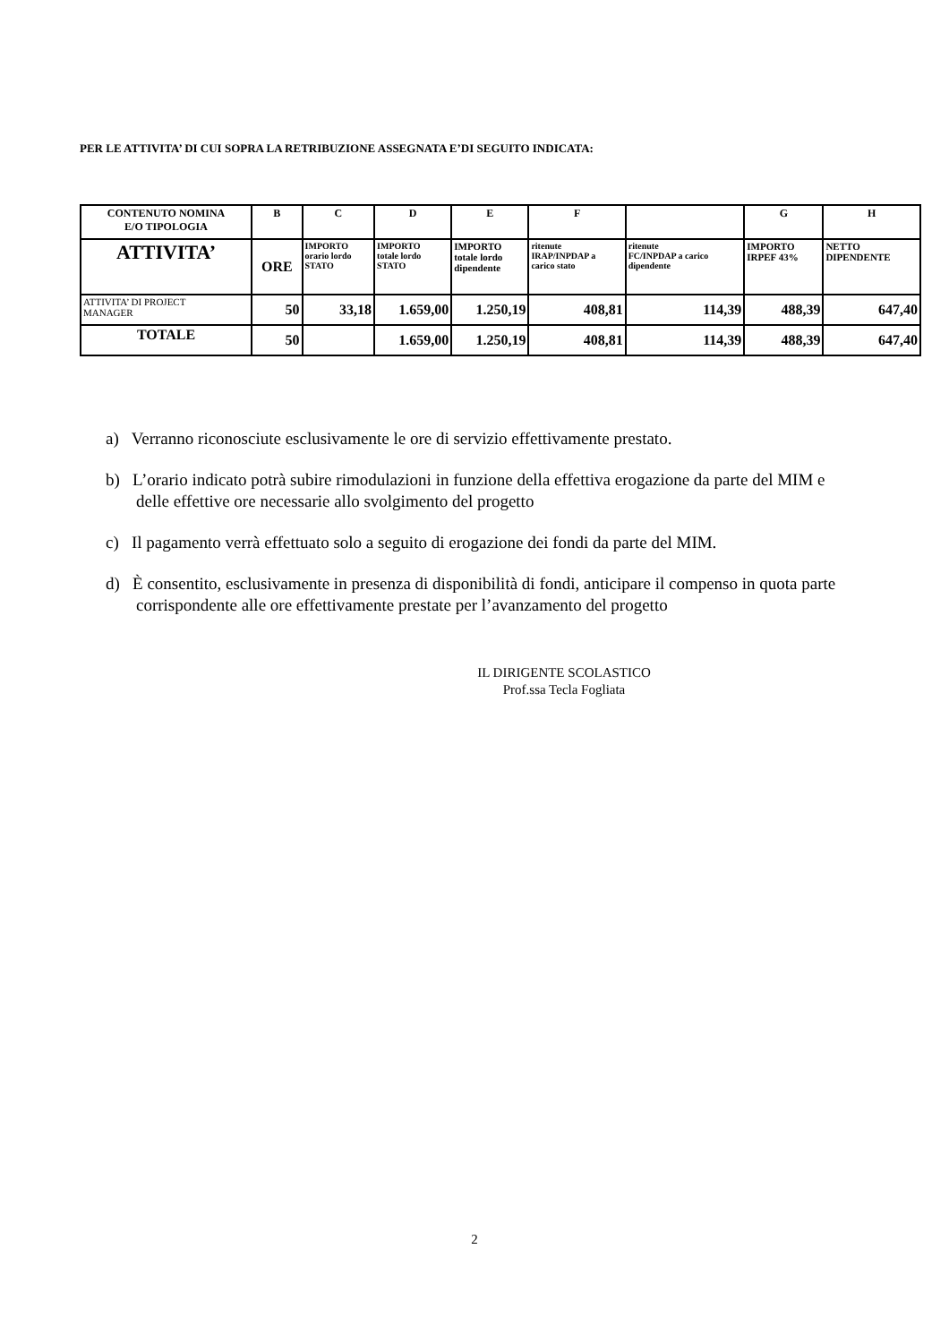PER LE ATTIVITA’ DI CUI SOPRA LA RETRIBUZIONE ASSEGNATA E’DI SEGUITO INDICATA:
| CONTENUTO NOMINA E/O TIPOLOGIA | B | C | D | E | F | | G | H |
| ATTIVITA’ | ORE | IMPORTO orario lordo STATO | IMPORTO totale lordo STATO | IMPORTO totale lordo dipendente | ritenute IRAP/INPDAP a carico stato | ritenute FC/INPDAP a carico dipendente | IMPORTO IRPEF 43% | NETTO DIPENDENTE |
| ATTIVITA’ DI PROJECT MANAGER | 50 | 33,18 | 1.659,00 | 1.250,19 | 408,81 | 114,39 | 488,39 | 647,40 |
| TOTALE | 50 | | 1.659,00 | 1.250,19 | 408,81 | 114,39 | 488,39 | 647,40 |
a) Verranno riconosciute esclusivamente le ore di servizio effettivamente prestato.
b) L’orario indicato potrà subire rimodulazioni in funzione della effettiva erogazione da parte del MIM e delle effettive ore necessarie allo svolgimento del progetto
c) Il pagamento verrà effettuato solo a seguito di erogazione dei fondi da parte del MIM.
d) È consentito, esclusivamente in presenza di disponibilità di fondi, anticipare il compenso in quota parte corrispondente alle ore effettivamente prestate per l’avanzamento del progetto
IL DIRIGENTE SCOLASTICO
Prof.ssa Tecla Fogliata
2